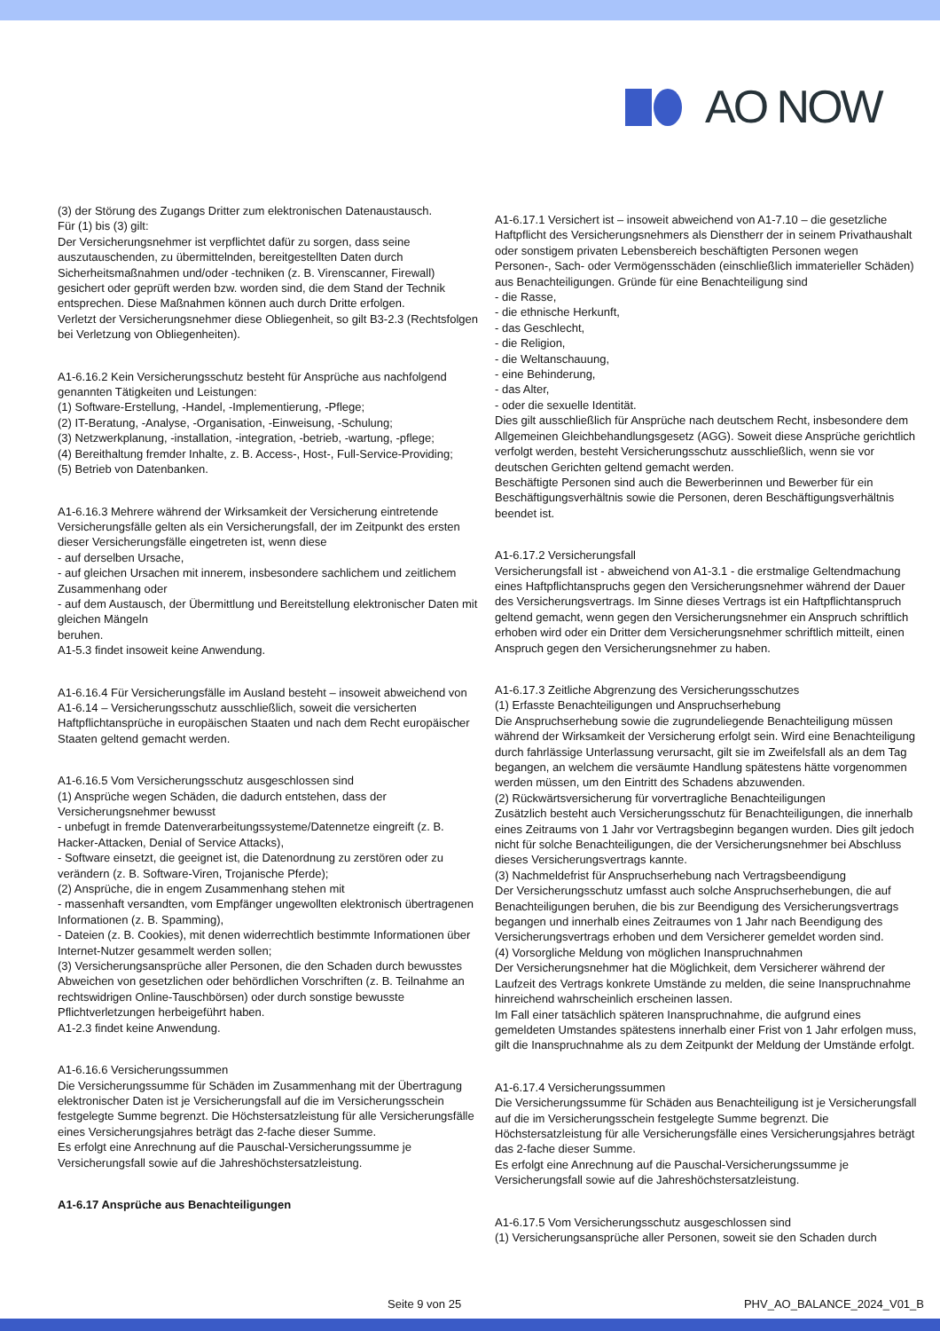AO NOW
(3) der Störung des Zugangs Dritter zum elektronischen Datenaustausch.
Für (1) bis (3) gilt:
Der Versicherungsnehmer ist verpflichtet dafür zu sorgen, dass seine auszutauschenden, zu übermittelnden, bereitgestellten Daten durch Sicherheitsmaßnahmen und/oder -techniken (z. B. Virenscanner, Firewall) gesichert oder geprüft werden bzw. worden sind, die dem Stand der Technik entsprechen. Diese Maßnahmen können auch durch Dritte erfolgen.
Verletzt der Versicherungsnehmer diese Obliegenheit, so gilt B3-2.3 (Rechtsfolgen bei Verletzung von Obliegenheiten).
A1-6.16.2 Kein Versicherungsschutz besteht für Ansprüche aus nachfolgend genannten Tätigkeiten und Leistungen:
(1) Software-Erstellung, -Handel, -Implementierung, -Pflege;
(2) IT-Beratung, -Analyse, -Organisation, -Einweisung, -Schulung;
(3) Netzwerkplanung, -installation, -integration, -betrieb, -wartung, -pflege;
(4) Bereithaltung fremder Inhalte, z. B. Access-, Host-, Full-Service-Providing;
(5) Betrieb von Datenbanken.
A1-6.16.3 Mehrere während der Wirksamkeit der Versicherung eintretende Versicherungsfälle gelten als ein Versicherungsfall, der im Zeitpunkt des ersten dieser Versicherungsfälle eingetreten ist, wenn diese
- auf derselben Ursache,
- auf gleichen Ursachen mit innerem, insbesondere sachlichem und zeitlichem Zusammenhang oder
- auf dem Austausch, der Übermittlung und Bereitstellung elektronischer Daten mit gleichen Mängeln
beruhen.
A1-5.3 findet insoweit keine Anwendung.
A1-6.16.4 Für Versicherungsfälle im Ausland besteht – insoweit abweichend von A1-6.14 – Versicherungsschutz ausschließlich, soweit die versicherten Haftpflichtansprüche in europäischen Staaten und nach dem Recht europäischer Staaten geltend gemacht werden.
A1-6.16.5 Vom Versicherungsschutz ausgeschlossen sind
(1) Ansprüche wegen Schäden, die dadurch entstehen, dass der Versicherungsnehmer bewusst
- unbefugt in fremde Datenverarbeitungssysteme/Datennetze eingreift (z. B. Hacker-Attacken, Denial of Service Attacks),
- Software einsetzt, die geeignet ist, die Datenordnung zu zerstören oder zu verändern (z. B. Software-Viren, Trojanische Pferde);
(2) Ansprüche, die in engem Zusammenhang stehen mit
- massenhaft versandten, vom Empfänger ungewollten elektronisch übertragenen Informationen (z. B. Spamming),
- Dateien (z. B. Cookies), mit denen widerrechtlich bestimmte Informationen über Internet-Nutzer gesammelt werden sollen;
(3) Versicherungsansprüche aller Personen, die den Schaden durch bewusstes Abweichen von gesetzlichen oder behördlichen Vorschriften (z. B. Teilnahme an rechtswidrigen Online-Tauschbörsen) oder durch sonstige bewusste Pflichtverletzungen herbeigeführt haben.
A1-2.3 findet keine Anwendung.
A1-6.16.6 Versicherungssummen
Die Versicherungssumme für Schäden im Zusammenhang mit der Übertragung elektronischer Daten ist je Versicherungsfall auf die im Versicherungsschein festgelegte Summe begrenzt. Die Höchstersatzleistung für alle Versicherungsfälle eines Versicherungsjahres beträgt das 2-fache dieser Summe.
Es erfolgt eine Anrechnung auf die Pauschal-Versicherungssumme je Versicherungsfall sowie auf die Jahreshöchstersatzleistung.
A1-6.17 Ansprüche aus Benachteiligungen
A1-6.17.1 Versichert ist – insoweit abweichend von A1-7.10 – die gesetzliche Haftpflicht des Versicherungsnehmers als Dienstherr der in seinem Privathaushalt oder sonstigem privaten Lebensbereich beschäftigten Personen wegen Personen-, Sach- oder Vermögensschäden (einschließlich immaterieller Schäden) aus Benachteiligungen. Gründe für eine Benachteiligung sind
- die Rasse,
- die ethnische Herkunft,
- das Geschlecht,
- die Religion,
- die Weltanschauung,
- eine Behinderung,
- das Alter,
- oder die sexuelle Identität.
Dies gilt ausschließlich für Ansprüche nach deutschem Recht, insbesondere dem Allgemeinen Gleichbehandlungsgesetz (AGG). Soweit diese Ansprüche gerichtlich verfolgt werden, besteht Versicherungsschutz ausschließlich, wenn sie vor deutschen Gerichten geltend gemacht werden.
Beschäftigte Personen sind auch die Bewerberinnen und Bewerber für ein Beschäftigungsverhältnis sowie die Personen, deren Beschäftigungsverhältnis beendet ist.
A1-6.17.2 Versicherungsfall
Versicherungsfall ist - abweichend von A1-3.1 - die erstmalige Geltendmachung eines Haftpflichtanspruchs gegen den Versicherungsnehmer während der Dauer des Versicherungsvertrags. Im Sinne dieses Vertrags ist ein Haftpflichtanspruch geltend gemacht, wenn gegen den Versicherungsnehmer ein Anspruch schriftlich erhoben wird oder ein Dritter dem Versicherungsnehmer schriftlich mitteilt, einen Anspruch gegen den Versicherungsnehmer zu haben.
A1-6.17.3 Zeitliche Abgrenzung des Versicherungsschutzes
(1) Erfasste Benachteiligungen und Anspruchserhebung
Die Anspruchserhebung sowie die zugrundeliegende Benachteiligung müssen während der Wirksamkeit der Versicherung erfolgt sein. Wird eine Benachteiligung durch fahrlässige Unterlassung verursacht, gilt sie im Zweifelsfall als an dem Tag begangen, an welchem die versäumte Handlung spätestens hätte vorgenommen werden müssen, um den Eintritt des Schadens abzuwenden.
(2) Rückwärtsversicherung für vorvertragliche Benachteiligungen
Zusätzlich besteht auch Versicherungsschutz für Benachteiligungen, die innerhalb eines Zeitraums von 1 Jahr vor Vertragsbeginn begangen wurden. Dies gilt jedoch nicht für solche Benachteiligungen, die der Versicherungsnehmer bei Abschluss dieses Versicherungsvertrags kannte.
(3) Nachmeldefrist für Anspruchserhebung nach Vertragsbeendigung
Der Versicherungsschutz umfasst auch solche Anspruchserhebungen, die auf Benachteiligungen beruhen, die bis zur Beendigung des Versicherungsvertrags begangen und innerhalb eines Zeitraumes von 1 Jahr nach Beendigung des Versicherungsvertrags erhoben und dem Versicherer gemeldet worden sind.
(4) Vorsorgliche Meldung von möglichen Inanspruchnahmen
Der Versicherungsnehmer hat die Möglichkeit, dem Versicherer während der Laufzeit des Vertrags konkrete Umstände zu melden, die seine Inanspruchnahme hinreichend wahrscheinlich erscheinen lassen.
Im Fall einer tatsächlich späteren Inanspruchnahme, die aufgrund eines gemeldeten Umstandes spätestens innerhalb einer Frist von 1 Jahr erfolgen muss, gilt die Inanspruchnahme als zu dem Zeitpunkt der Meldung der Umstände erfolgt.
A1-6.17.4 Versicherungssummen
Die Versicherungssumme für Schäden aus Benachteiligung ist je Versicherungsfall auf die im Versicherungsschein festgelegte Summe begrenzt. Die Höchstersatzleistung für alle Versicherungsfälle eines Versicherungsjahres beträgt das 2-fache dieser Summe.
Es erfolgt eine Anrechnung auf die Pauschal-Versicherungssumme je Versicherungsfall sowie auf die Jahreshöchstersatzleistung.
A1-6.17.5 Vom Versicherungsschutz ausgeschlossen sind
(1) Versicherungsansprüche aller Personen, soweit sie den Schaden durch
Seite 9 von 25 PHV_AO_BALANCE_2024_V01_B